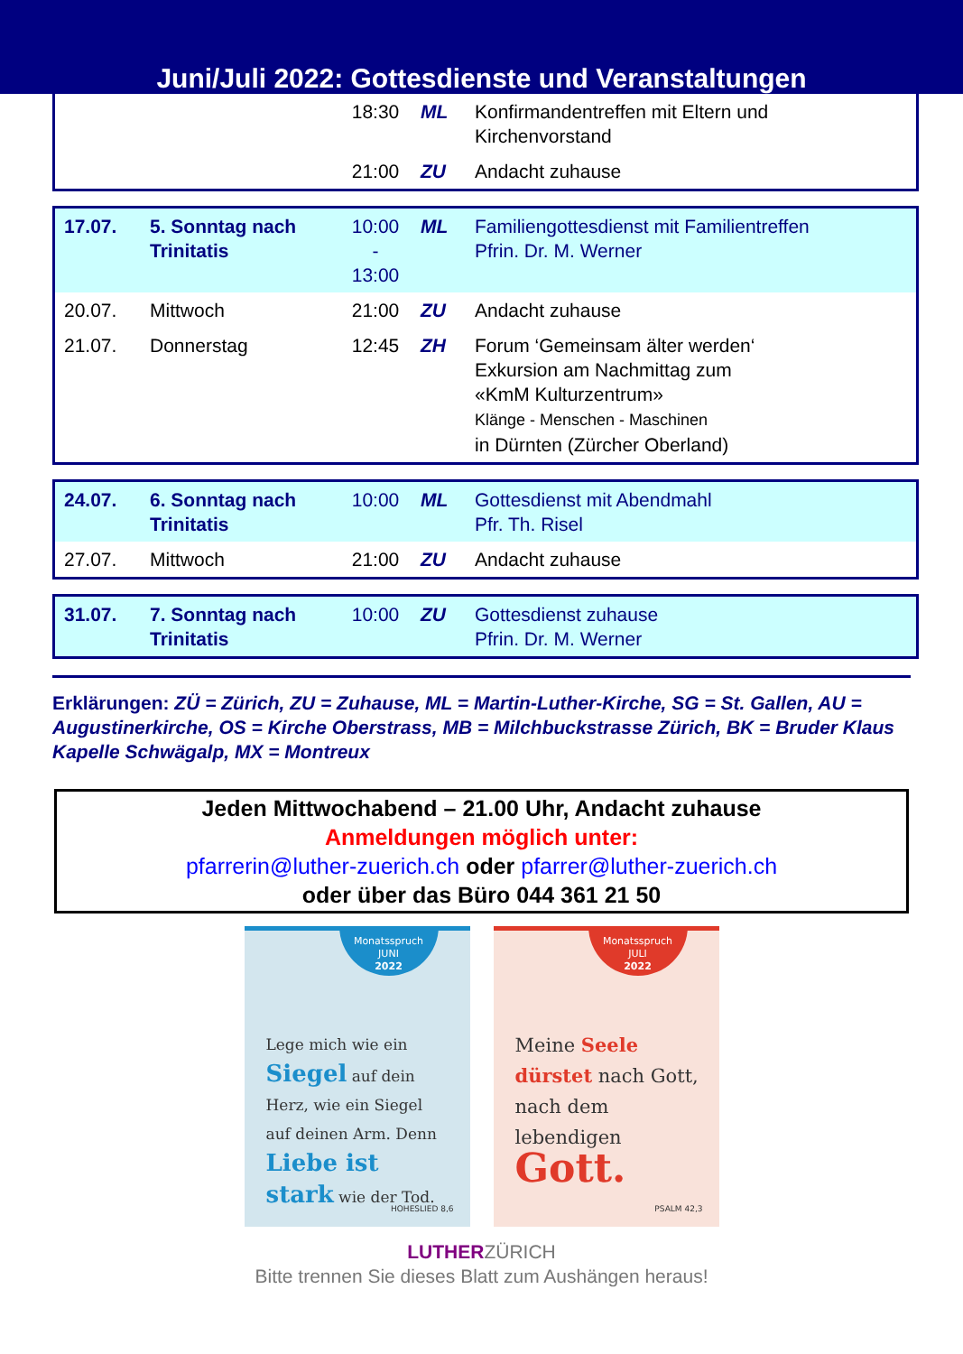Juni/Juli 2022: Gottesdienste und Veranstaltungen
| | | 18:30 | ML | Konfirmandentreffen mit Eltern und Kirchenvorstand |
| | | 21:00 | ZU | Andacht zuhause |
| 17.07. | 5. Sonntag nach Trinitatis | 10:00 - 13:00 | ML | Familiengottesdienst mit Familientreffen Pfrin. Dr. M. Werner |
| 20.07. | Mittwoch | 21:00 | ZU | Andacht zuhause |
| 21.07. | Donnerstag | 12:45 | ZH | Forum ‘Gemeinsam älter werden‘ Exkursion am Nachmittag zum «KmM Kulturzentrum» Klänge - Menschen - Maschinen in Dürnten (Zürcher Oberland) |
| 24.07. | 6. Sonntag nach Trinitatis | 10:00 | ML | Gottesdienst mit Abendmahl Pfr. Th. Risel |
| 27.07. | Mittwoch | 21:00 | ZU | Andacht zuhause |
| 31.07. | 7. Sonntag nach Trinitatis | 10:00 | ZU | Gottesdienst zuhause Pfrin. Dr. M. Werner |
Erklärungen: ZÜ = Zürich, ZU = Zuhause, ML = Martin-Luther-Kirche, SG = St. Gallen, AU = Augustinerkirche, OS = Kirche Oberstrass, MB = Milchbuckstrasse Zürich, BK = Bruder Klaus Kapelle Schwägalp, MX = Montreux
Jeden Mittwochabend – 21.00 Uhr, Andacht zuhause
Anmeldungen möglich unter:
pfarrerin@luther-zuerich.ch oder pfarrer@luther-zuerich.ch
oder über das Büro 044 361 21 50
Monatsspruch
JUNI
2022
Lege mich wie ein Siegel auf dein Herz, wie ein Siegel auf deinen Arm. Denn Liebe ist stark wie der Tod.
HOHESLIED 8,6
Monatsspruch
JULI
2022
Meine Seele dürstet nach Gott, nach dem lebendigen Gott.
PSALM 42,3
LUTHERZÜRICH
Bitte trennen Sie dieses Blatt zum Aushängen heraus!